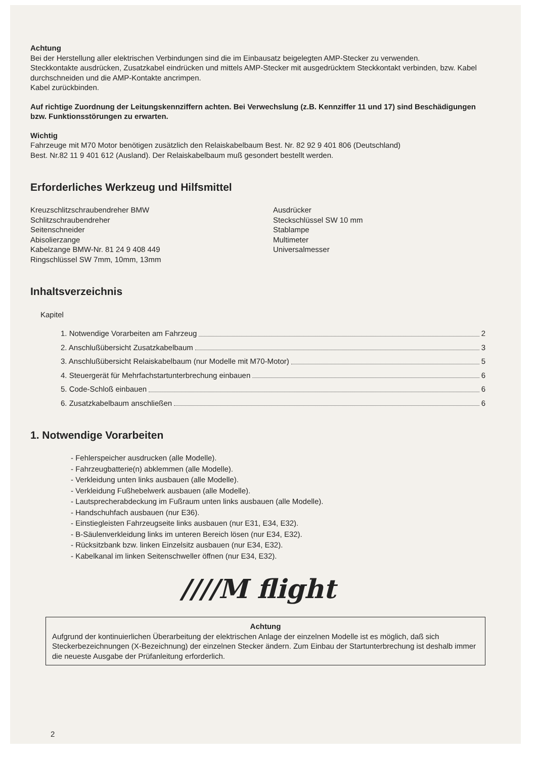Achtung
Bei der Herstellung aller elektrischen Verbindungen sind die im Einbausatz beigelegten AMP-Stecker zu verwenden.
Steckkontakte ausdrücken, Zusatzkabel eindrücken und mittels AMP-Stecker mit ausgedrücktem Steckkontakt verbinden, bzw. Kabel durchschneiden und die AMP-Kontakte ancrimpen.
Kabel zurückbinden.
Auf richtige Zuordnung der Leitungskennziffern achten. Bei Verwechslung (z.B. Kennziffer 11 und 17) sind Beschädigungen bzw. Funktionsstörungen zu erwarten.
Wichtig
Fahrzeuge mit M70 Motor benötigen zusätzlich den Relaiskabelbaum Best. Nr. 82 92 9 401 806 (Deutschland)
Best. Nr.82 11 9 401 612 (Ausland). Der Relaiskabelbaum muß gesondert bestellt werden.
Erforderliches Werkzeug und Hilfsmittel
Kreuzschlitzschraubendreher BMW
Schlitzschraubendreher
Seitenschneider
Abisolierzange
Kabelzange BMW-Nr. 81 24 9 408 449
Ringschlüssel SW 7mm, 10mm, 13mm
Ausdrücker
Steckschlüssel SW 10 mm
Stablampe
Multimeter
Universalmesser
Inhaltsverzeichnis
Kapitel
1. Notwendige Vorarbeiten am Fahrzeug 2
2. Anschlußübersicht Zusatzkabelbaum 3
3. Anschlußübersicht Relaiskabelbaum (nur Modelle mit M70-Motor) 5
4. Steuergerät für Mehrfachstartunterbrechung einbauen 6
5. Code-Schloß einbauen 6
6. Zusatzkabelbaum anschließen 6
1. Notwendige Vorarbeiten
- Fehlerspeicher ausdrucken (alle Modelle).
- Fahrzeugbatterie(n) abklemmen (alle Modelle).
- Verkleidung unten links ausbauen (alle Modelle).
- Verkleidung Fußhebelwerk ausbauen (alle Modelle).
- Lautsprecherabdeckung im Fußraum unten links ausbauen (alle Modelle).
- Handschuhfach ausbauen (nur E36).
- Einstiegleisten Fahrzeugseite links ausbauen (nur E31, E34, E32).
- B-Säulenverkleidung links im unteren Bereich lösen (nur E34, E32).
- Rücksitzbank bzw. linken Einzelsitz ausbauen (nur E34, E32).
- Kabelkanal im linken Seitenschweller öffnen (nur E34, E32).
////M flight
Achtung
Aufgrund der kontinuierlichen Überarbeitung der elektrischen Anlage der einzelnen Modelle ist es möglich, daß sich Steckerbezeichnungen (X-Bezeichnung) der einzelnen Stecker ändern. Zum Einbau der Startunterbrechung ist deshalb immer die neueste Ausgabe der Prüfanleitung erforderlich.
2